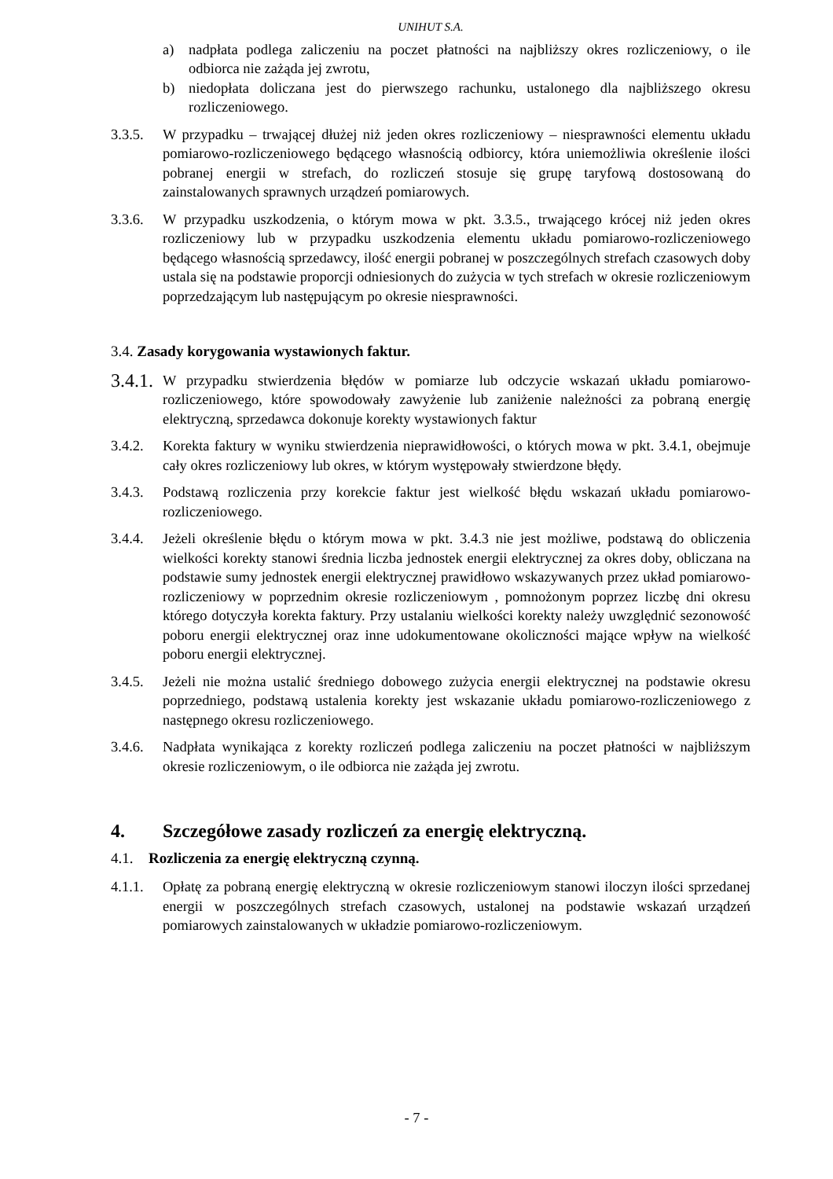UNIHUT S.A.
a) nadpłata podlega zaliczeniu na poczet płatności na najbliższy okres rozliczeniowy, o ile odbiorca nie zażąda jej zwrotu,
b) niedopłata doliczana jest do pierwszego rachunku, ustalonego dla najbliższego okresu rozliczeniowego.
3.3.5.
W przypadku – trwającej dłużej niż jeden okres rozliczeniowy – niesprawności elementu układu pomiarowo-rozliczeniowego będącego własnością odbiorcy, która uniemożliwia określenie ilości pobranej energii w strefach, do rozliczeń stosuje się grupę taryfową dostosowaną do zainstalowanych sprawnych urządzeń pomiarowych.
3.3.6.
W przypadku uszkodzenia, o którym mowa w pkt. 3.3.5., trwającego krócej niż jeden okres rozliczeniowy lub w przypadku uszkodzenia elementu układu pomiarowo-rozliczeniowego będącego własnością sprzedawcy, ilość energii pobranej w poszczególnych strefach czasowych doby ustala się na podstawie proporcji odniesionych do zużycia w tych strefach w okresie rozliczeniowym poprzedzającym lub następującym po okresie niesprawności.
3.4. Zasady korygowania wystawionych faktur.
3.4.1.
W przypadku stwierdzenia błędów w pomiarze lub odczycie wskazań układu pomiarowo-rozliczeniowego, które spowodowały zawyżenie lub zaniżenie należności za pobraną energię elektryczną, sprzedawca dokonuje korekty wystawionych faktur
3.4.2.
Korekta faktury w wyniku stwierdzenia nieprawidłowości, o których mowa w pkt. 3.4.1, obejmuje cały okres rozliczeniowy lub okres, w którym występowały stwierdzone błędy.
3.4.3.
Podstawą rozliczenia przy korekcie faktur jest wielkość błędu wskazań układu pomiarowo-rozliczeniowego.
3.4.4.
Jeżeli określenie błędu o którym mowa w pkt. 3.4.3 nie jest możliwe, podstawą do obliczenia wielkości korekty stanowi średnia liczba jednostek energii elektrycznej za okres doby, obliczana na podstawie sumy jednostek energii elektrycznej prawidłowo wskazywanych przez układ pomiarowo- rozliczeniowy w poprzednim okresie rozliczeniowym , pomnożonym poprzez liczbę dni okresu którego dotyczyła korekta faktury. Przy ustalaniu wielkości korekty należy uwzględnić sezonowość poboru energii elektrycznej oraz inne udokumentowane okoliczności mające wpływ na wielkość poboru energii elektrycznej.
3.4.5.
Jeżeli nie można ustalić średniego dobowego zużycia energii elektrycznej na podstawie okresu poprzedniego, podstawą ustalenia korekty jest wskazanie układu pomiarowo-rozliczeniowego z następnego okresu rozliczeniowego.
3.4.6.
Nadpłata wynikająca z korekty rozliczeń podlega zaliczeniu na poczet płatności w najbliższym okresie rozliczeniowym, o ile odbiorca nie zażąda jej zwrotu.
4. Szczegółowe zasady rozliczeń za energię elektryczną.
4.1. Rozliczenia za energię elektryczną czynną.
4.1.1.
Opłatę za pobraną energię elektryczną w okresie rozliczeniowym stanowi iloczyn ilości sprzedanej energii w poszczególnych strefach czasowych, ustalonej na podstawie wskazań urządzeń pomiarowych zainstalowanych w układzie pomiarowo-rozliczeniowym.
- 7 -